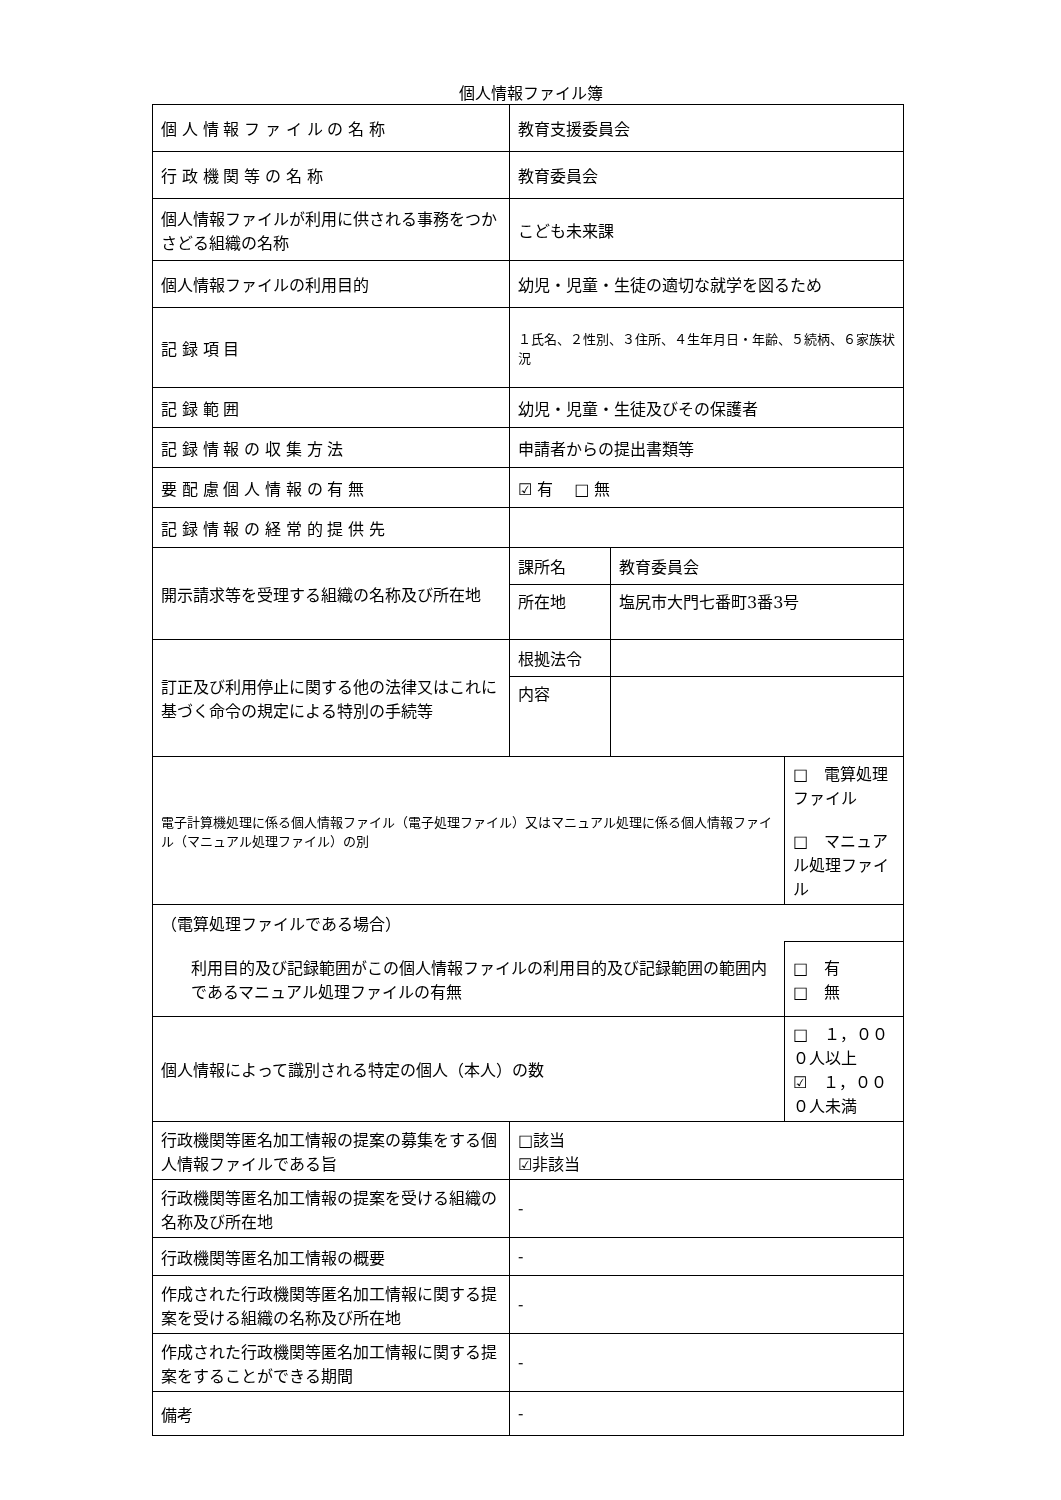個人情報ファイル簿
| 個人情報ファイルの名称 | 教育支援委員会 | | |
| 行政機関等の名称 | 教育委員会 | | |
| 個人情報ファイルが利用に供される事務をつかさどる組織の名称 | こども未来課 | | |
| 個人情報ファイルの利用目的 | 幼児・児童・生徒の適切な就学を図るため | | |
| 記録項目 | １氏名、２性別、３住所、４生年月日・年齢、５続柄、６家族状況 | | |
| 記録範囲 | 幼児・児童・生徒及びその保護者 | | |
| 記録情報の収集方法 | 申請者からの提出書類等 | | |
| 要配慮個人情報の有無 | ☑ 有 □ 無 | | |
| 記録情報の経常的提供先 | | | |
| 開示請求等を受理する組織の名称及び所在地 | 課所名 | 教育委員会 | |
| | 所在地 | 塩尻市大門七番町3番3号 | |
| 訂正及び利用停止に関する他の法律又はこれに基づく命令の規定による特別の手続等 | 根拠法令 | | |
| | 内容 | | |
| 電子計算機処理に係る個人情報ファイル（電子処理ファイル）又はマニュアル処理に係る個人情報ファイル（マニュアル処理ファイル）の別 | | | □ 電算処理ファイル □ マニュアル処理ファイル |
| （電算処理ファイルである場合） | | | |
| 利用目的及び記録範囲がこの個人情報ファイルの利用目的及び記録範囲の範囲内であるマニュアル処理ファイルの有無 | | | □ 有 □ 無 |
| 個人情報によって識別される特定の個人（本人）の数 | | | □ １，０００人以上 ☑ １，０００人未満 |
| 行政機関等匿名加工情報の提案の募集をする個人情報ファイルである旨 | □該当 ☑非該当 | | |
| 行政機関等匿名加工情報の提案を受ける組織の名称及び所在地 | - | | |
| 行政機関等匿名加工情報の概要 | - | | |
| 作成された行政機関等匿名加工情報に関する提案を受ける組織の名称及び所在地 | - | | |
| 作成された行政機関等匿名加工情報に関する提案をすることができる期間 | - | | |
| 備考 | - | | |